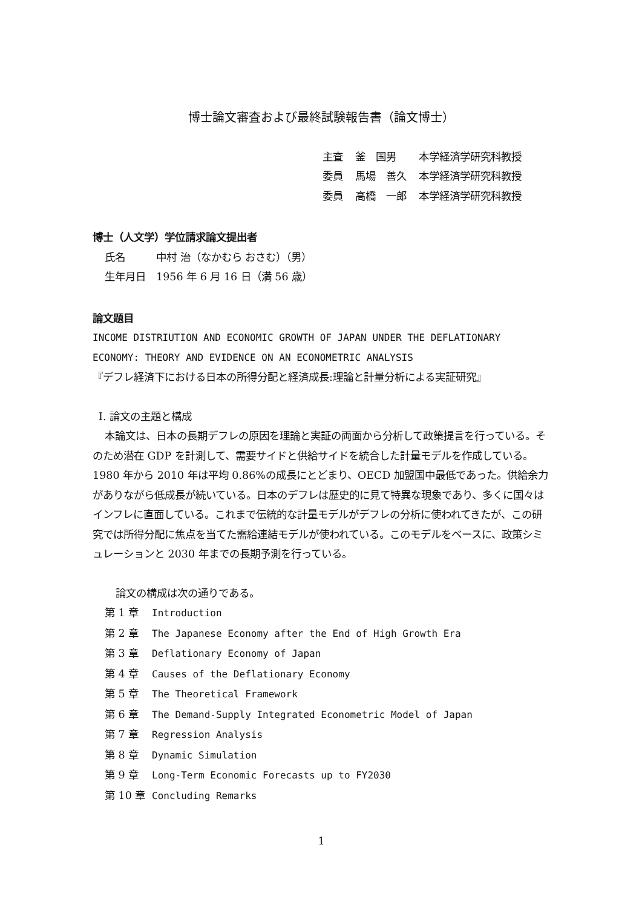博士論文審査および最終試験報告書（論文博士）
| 主査 | 釜 国男 | 本学経済学研究科教授 |
| 委員 | 馬場 善久 | 本学経済学研究科教授 |
| 委員 | 高橋 一郎 | 本学経済学研究科教授 |
博士（人文学）学位請求論文提出者
氏名　　　中村 治（なかむら おさむ）（男）
生年月日　1956 年 6 月 16 日（満 56 歳）
論文題目
INCOME DISTRIUTION AND ECONOMIC GROWTH OF JAPAN UNDER THE DEFLATIONARY ECONOMY: THEORY AND EVIDENCE ON AN ECONOMETRIC ANALYSIS
『デフレ経済下における日本の所得分配と経済成長:理論と計量分析による実証研究』
I. 論文の主題と構成
本論文は、日本の長期デフレの原因を理論と実証の両面から分析して政策提言を行っている。そのため潜在 GDP を計測して、需要サイドと供給サイドを統合した計量モデルを作成している。1980 年から 2010 年は平均 0.86%の成長にとどまり、OECD 加盟国中最低であった。供給余力がありながら低成長が続いている。日本のデフレは歴史的に見て特異な現象であり、多くに国々はインフレに直面している。これまで伝統的な計量モデルがデフレの分析に使われてきたが、この研究では所得分配に焦点を当てた需給連結モデルが使われている。このモデルをベースに、政策シミュレーションと 2030 年までの長期予測を行っている。
論文の構成は次の通りである。
第 1 章 Introduction
第 2 章 The Japanese Economy after the End of High Growth Era
第 3 章 Deflationary Economy of Japan
第 4 章 Causes of the Deflationary Economy
第 5 章 The Theoretical Framework
第 6 章 The Demand-Supply Integrated Econometric Model of Japan
第 7 章 Regression Analysis
第 8 章 Dynamic Simulation
第 9 章 Long-Term Economic Forecasts up to FY2030
第 10 章 Concluding Remarks
1